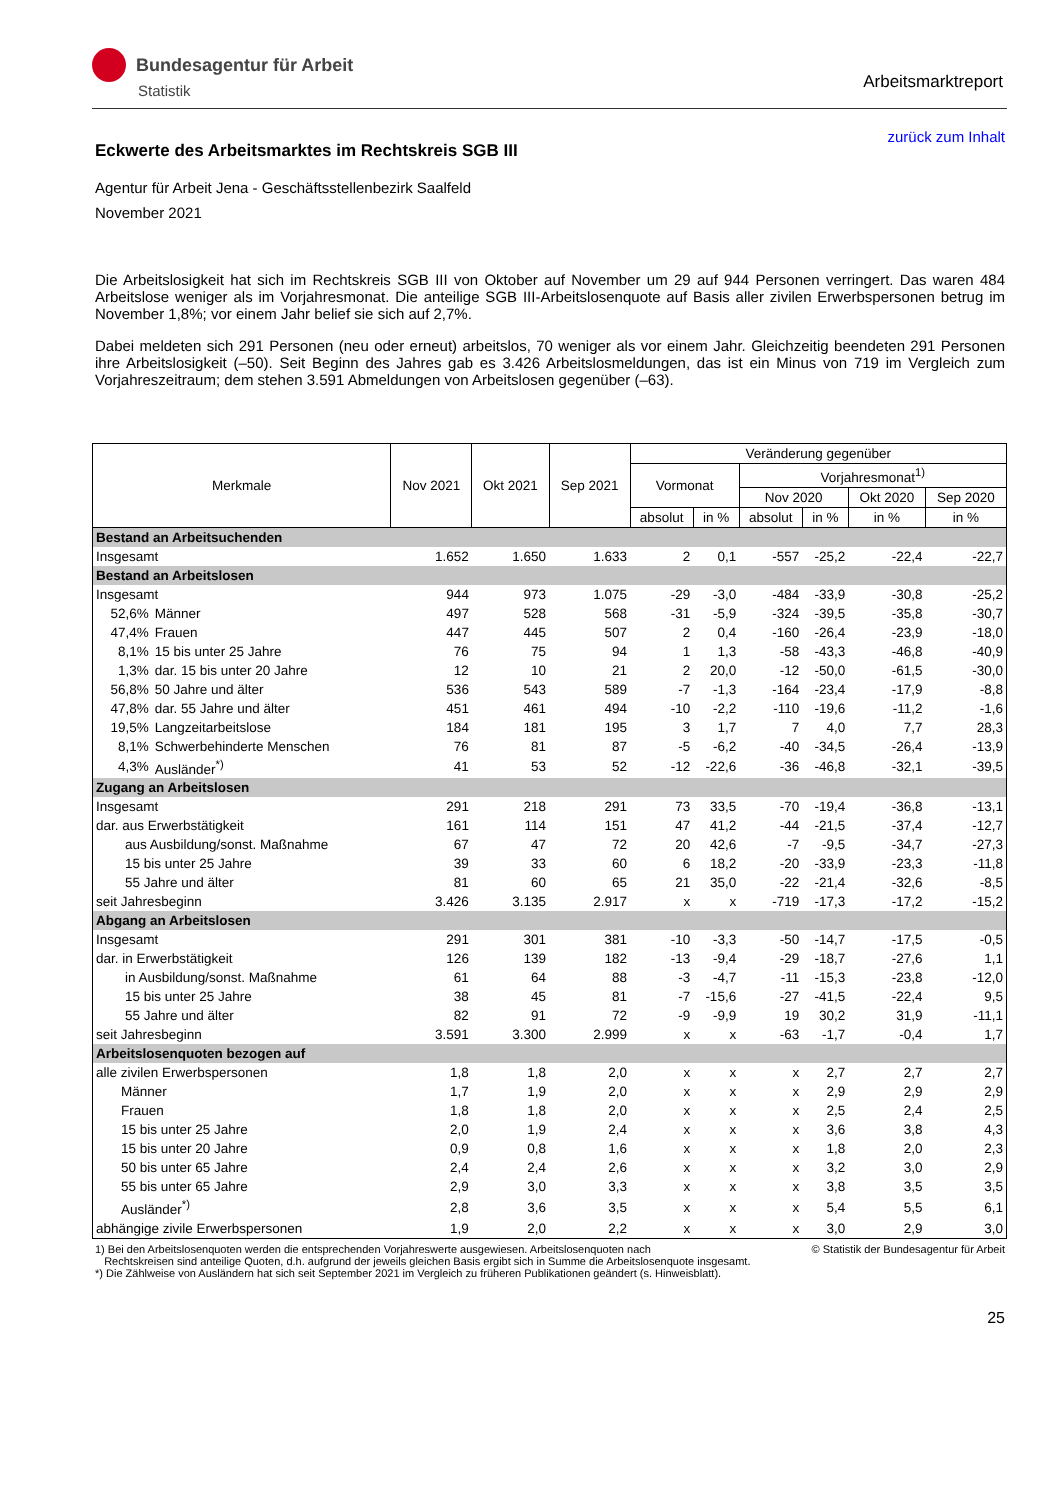Bundesagentur für Arbeit
Statistik
Arbeitsmarktreport
zurück zum Inhalt
Eckwerte des Arbeitsmarktes im Rechtskreis SGB III
Agentur für Arbeit Jena - Geschäftsstellenbezirk Saalfeld
November 2021
Die Arbeitslosigkeit hat sich im Rechtskreis SGB III von Oktober auf November um 29 auf 944 Personen verringert. Das waren 484 Arbeitslose weniger als im Vorjahresmonat. Die anteilige SGB III-Arbeitslosenquote auf Basis aller zivilen Erwerbspersonen betrug im November 1,8%; vor einem Jahr belief sie sich auf 2,7%.
Dabei meldeten sich 291 Personen (neu oder erneut) arbeitslos, 70 weniger als vor einem Jahr. Gleichzeitig beendeten 291 Personen ihre Arbeitslosigkeit (–50). Seit Beginn des Jahres gab es 3.426 Arbeitslosmeldungen, das ist ein Minus von 719 im Vergleich zum Vorjahreszeitraum; dem stehen 3.591 Abmeldungen von Arbeitslosen gegenüber (–63).
| Merkmale | | Nov 2021 | Okt 2021 | Sep 2021 | Veränderung gegenüber | | | | | |
| --- | --- | --- | --- | --- | --- | --- | --- | --- | --- | --- |
| | | | | | Vormonat | | Vorjahresmonat<sup>1)</sup> | | | |
| | | | | | | | Nov 2020 | | Okt 2020 | Sep 2020 |
| | | | | | absolut | in % | absolut | in % | in % | in % |
| Bestand an Arbeitsuchenden | | | | | | | | | | |
| Insgesamt | | 1.652 | 1.650 | 1.633 | 2 | 0,1 | -557 | -25,2 | -22,4 | -22,7 |
| Bestand an Arbeitslosen | | | | | | | | | | |
| Insgesamt | | 944 | 973 | 1.075 | -29 | -3,0 | -484 | -33,9 | -30,8 | -25,2 |
| 52,6% | Männer | 497 | 528 | 568 | -31 | -5,9 | -324 | -39,5 | -35,8 | -30,7 |
| 47,4% | Frauen | 447 | 445 | 507 | 2 | 0,4 | -160 | -26,4 | -23,9 | -18,0 |
| 8,1% | 15 bis unter 25 Jahre | 76 | 75 | 94 | 1 | 1,3 | -58 | -43,3 | -46,8 | -40,9 |
| 1,3% | dar. 15 bis unter 20 Jahre | 12 | 10 | 21 | 2 | 20,0 | -12 | -50,0 | -61,5 | -30,0 |
| 56,8% | 50 Jahre und älter | 536 | 543 | 589 | -7 | -1,3 | -164 | -23,4 | -17,9 | -8,8 |
| 47,8% | dar. 55 Jahre und älter | 451 | 461 | 494 | -10 | -2,2 | -110 | -19,6 | -11,2 | -1,6 |
| 19,5% | Langzeitarbeitslose | 184 | 181 | 195 | 3 | 1,7 | 7 | 4,0 | 7,7 | 28,3 |
| 8,1% | Schwerbehinderte Menschen | 76 | 81 | 87 | -5 | -6,2 | -40 | -34,5 | -26,4 | -13,9 |
| 4,3% | Ausländer<sup>*)</sup> | 41 | 53 | 52 | -12 | -22,6 | -36 | -46,8 | -32,1 | -39,5 |
| Zugang an Arbeitslosen | | | | | | | | | | |
| Insgesamt | | 291 | 218 | 291 | 73 | 33,5 | -70 | -19,4 | -36,8 | -13,1 |
| dar. aus Erwerbstätigkeit | | 161 | 114 | 151 | 47 | 41,2 | -44 | -21,5 | -37,4 | -12,7 |
| aus Ausbildung/sonst. Maßnahme | | 67 | 47 | 72 | 20 | 42,6 | -7 | -9,5 | -34,7 | -27,3 |
| 15 bis unter 25 Jahre | | 39 | 33 | 60 | 6 | 18,2 | -20 | -33,9 | -23,3 | -11,8 |
| 55 Jahre und älter | | 81 | 60 | 65 | 21 | 35,0 | -22 | -21,4 | -32,6 | -8,5 |
| seit Jahresbeginn | | 3.426 | 3.135 | 2.917 | x | x | -719 | -17,3 | -17,2 | -15,2 |
| Abgang an Arbeitslosen | | | | | | | | | | |
| Insgesamt | | 291 | 301 | 381 | -10 | -3,3 | -50 | -14,7 | -17,5 | -0,5 |
| dar. in Erwerbstätigkeit | | 126 | 139 | 182 | -13 | -9,4 | -29 | -18,7 | -27,6 | 1,1 |
| in Ausbildung/sonst. Maßnahme | | 61 | 64 | 88 | -3 | -4,7 | -11 | -15,3 | -23,8 | -12,0 |
| 15 bis unter 25 Jahre | | 38 | 45 | 81 | -7 | -15,6 | -27 | -41,5 | -22,4 | 9,5 |
| 55 Jahre und älter | | 82 | 91 | 72 | -9 | -9,9 | 19 | 30,2 | 31,9 | -11,1 |
| seit Jahresbeginn | | 3.591 | 3.300 | 2.999 | x | x | -63 | -1,7 | -0,4 | 1,7 |
| Arbeitslosenquoten bezogen auf | | | | | | | | | | |
| alle zivilen Erwerbspersonen | | 1,8 | 1,8 | 2,0 | x | x | x | 2,7 | 2,7 | 2,7 |
| Männer | | 1,7 | 1,9 | 2,0 | x | x | x | 2,9 | 2,9 | 2,9 |
| Frauen | | 1,8 | 1,8 | 2,0 | x | x | x | 2,5 | 2,4 | 2,5 |
| 15 bis unter 25 Jahre | | 2,0 | 1,9 | 2,4 | x | x | x | 3,6 | 3,8 | 4,3 |
| 15 bis unter 20 Jahre | | 0,9 | 0,8 | 1,6 | x | x | x | 1,8 | 2,0 | 2,3 |
| 50 bis unter 65 Jahre | | 2,4 | 2,4 | 2,6 | x | x | x | 3,2 | 3,0 | 2,9 |
| 55 bis unter 65 Jahre | | 2,9 | 3,0 | 3,3 | x | x | x | 3,8 | 3,5 | 3,5 |
| Ausländer<sup>*)</sup> | | 2,8 | 3,6 | 3,5 | x | x | x | 5,4 | 5,5 | 6,1 |
| abhängige zivile Erwerbspersonen | | 1,9 | 2,0 | 2,2 | x | x | x | 3,0 | 2,9 | 3,0 |
© Statistik der Bundesagentur für Arbeit 1) Bei den Arbeitslosenquoten werden die entsprechenden Vorjahreswerte ausgewiesen. Arbeitslosenquoten nach
Rechtskreisen sind anteilige Quoten, d.h. aufgrund der jeweils gleichen Basis ergibt sich in Summe die Arbeitslosenquote insgesamt.
*) Die Zählweise von Ausländern hat sich seit September 2021 im Vergleich zu früheren Publikationen geändert (s. Hinweisblatt).
25